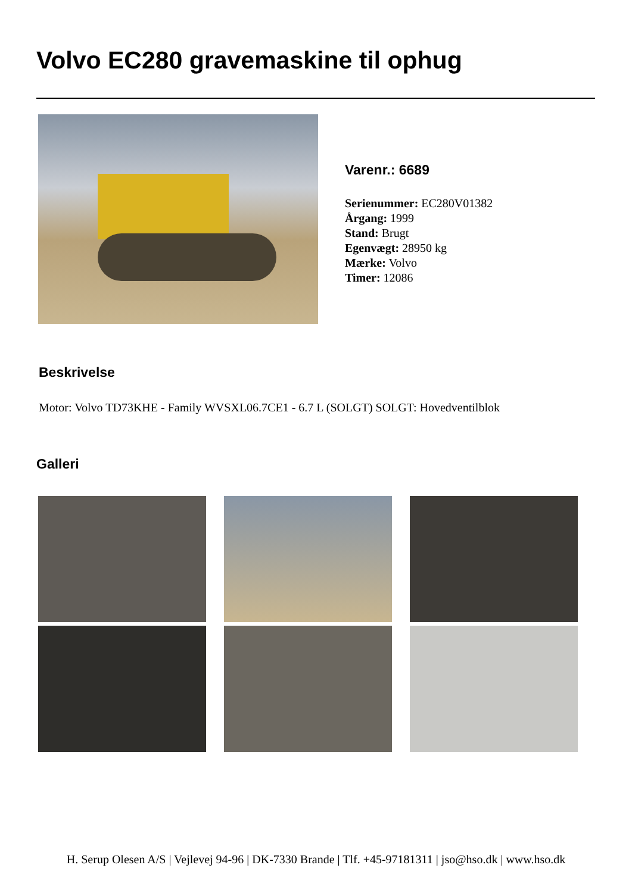Volvo EC280 gravemaskine til ophug
Varenr.: 6689
Serienummer: EC280V01382
Årgang: 1999
Stand: Brugt
Egenvægt: 28950 kg
Mærke: Volvo
Timer: 12086
Beskrivelse
Motor: Volvo TD73KHE - Family WVSXL06.7CE1 - 6.7 L (SOLGT) SOLGT: Hovedventilblok
Galleri
H. Serup Olesen A/S | Vejlevej 94-96 | DK-7330 Brande | Tlf. +45-97181311 | jso@hso.dk | www.hso.dk